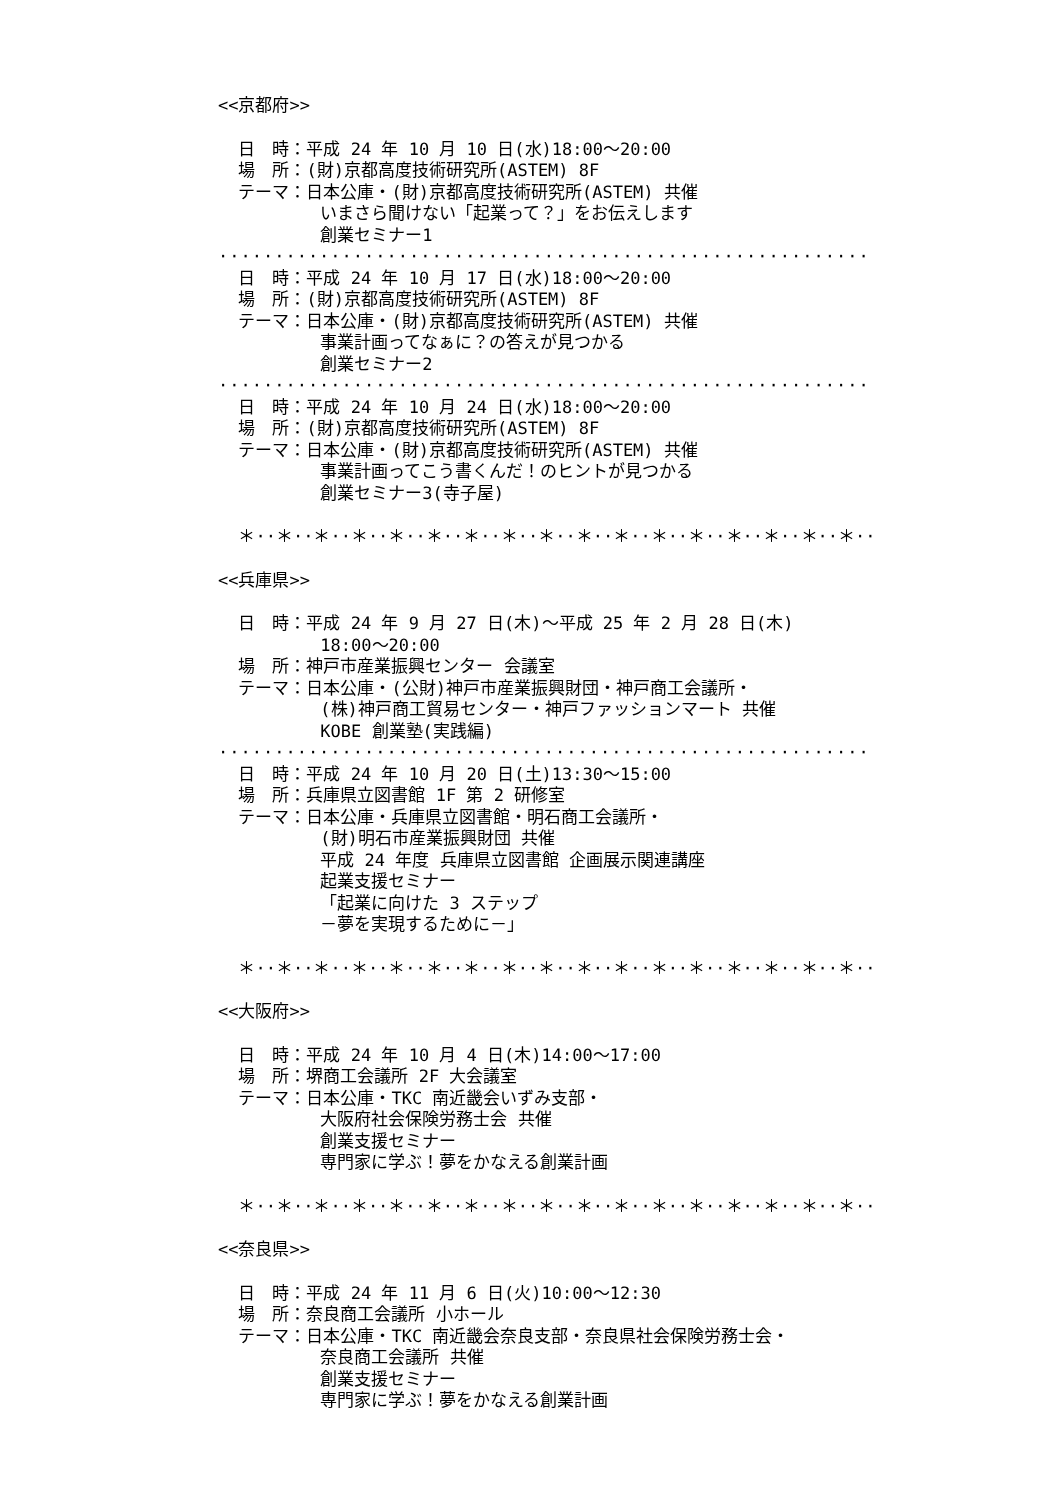<<京都府>>
日　時：平成 24 年 10 月 10 日(水)18:00～20:00
場　所：(財)京都高度技術研究所(ASTEM) 8F
テーマ：日本公庫・(財)京都高度技術研究所(ASTEM) 共催
いまさら聞けない「起業って？」をお伝えします
創業セミナー1
································································
日　時：平成 24 年 10 月 17 日(水)18:00～20:00
場　所：(財)京都高度技術研究所(ASTEM) 8F
テーマ：日本公庫・(財)京都高度技術研究所(ASTEM) 共催
事業計画ってなぁに？の答えが見つかる
創業セミナー2
································································
日　時：平成 24 年 10 月 24 日(水)18:00～20:00
場　所：(財)京都高度技術研究所(ASTEM) 8F
テーマ：日本公庫・(財)京都高度技術研究所(ASTEM) 共催
事業計画ってこう書くんだ！のヒントが見つかる
創業セミナー3(寺子屋)
＊··＊··＊··＊··＊··＊··＊··＊··＊··＊··＊··＊··＊··＊··＊··＊··＊··
<<兵庫県>>
日　時：平成 24 年 9 月 27 日(木)～平成 25 年 2 月 28 日(木)
18:00～20:00
場　所：神戸市産業振興センター 会議室
テーマ：日本公庫・(公財)神戸市産業振興財団・神戸商工会議所・
(株)神戸商工貿易センター・神戸ファッションマート 共催
KOBE 創業塾(実践編)
································································
日　時：平成 24 年 10 月 20 日(土)13:30～15:00
場　所：兵庫県立図書館 1F 第 2 研修室
テーマ：日本公庫・兵庫県立図書館・明石商工会議所・
(財)明石市産業振興財団 共催
平成 24 年度 兵庫県立図書館 企画展示関連講座
起業支援セミナー
「起業に向けた 3 ステップ
－夢を実現するために－」
＊··＊··＊··＊··＊··＊··＊··＊··＊··＊··＊··＊··＊··＊··＊··＊··＊··
<<大阪府>>
日　時：平成 24 年 10 月 4 日(木)14:00～17:00
場　所：堺商工会議所 2F 大会議室
テーマ：日本公庫・TKC 南近畿会いずみ支部・
大阪府社会保険労務士会 共催
創業支援セミナー
専門家に学ぶ！夢をかなえる創業計画
＊··＊··＊··＊··＊··＊··＊··＊··＊··＊··＊··＊··＊··＊··＊··＊··＊··
<<奈良県>>
日　時：平成 24 年 11 月 6 日(火)10:00～12:30
場　所：奈良商工会議所 小ホール
テーマ：日本公庫・TKC 南近畿会奈良支部・奈良県社会保険労務士会・
奈良商工会議所 共催
創業支援セミナー
専門家に学ぶ！夢をかなえる創業計画